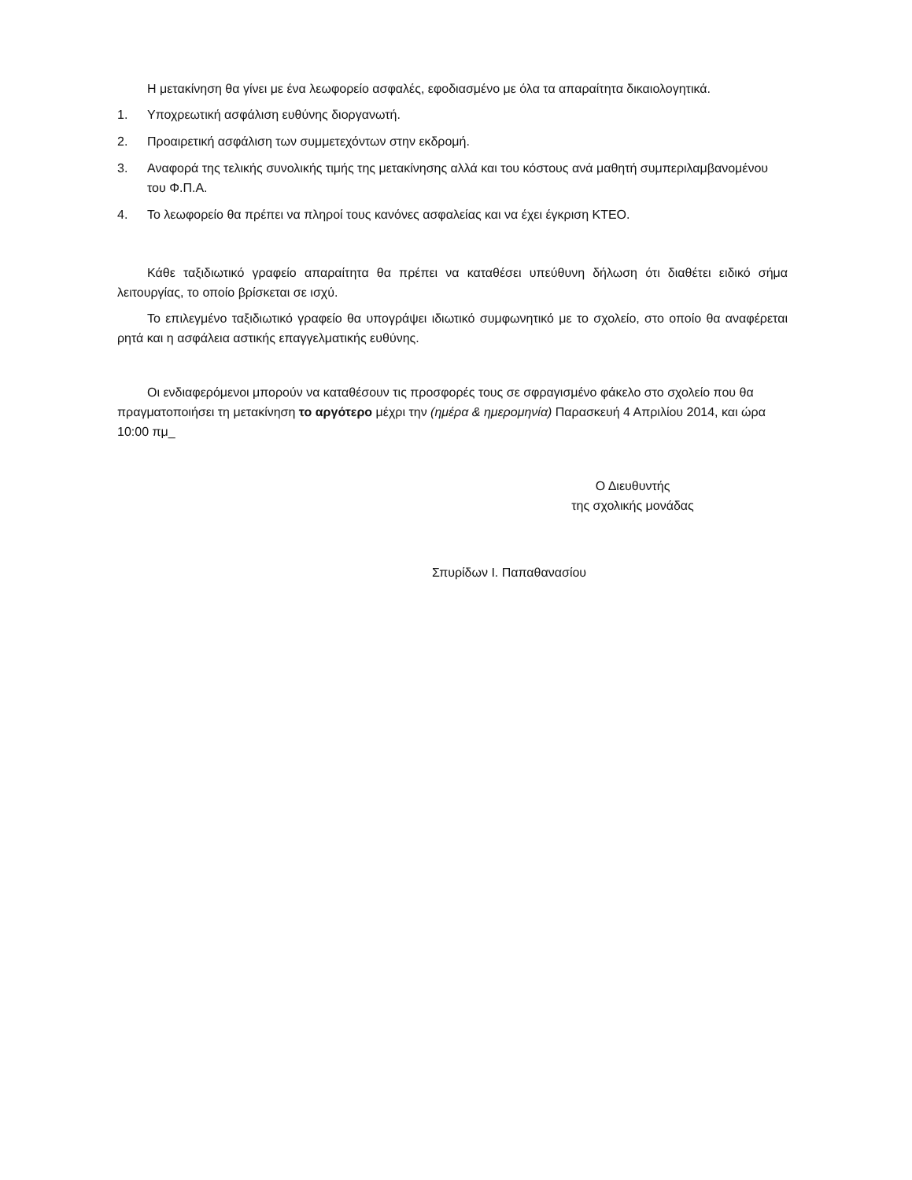Η μετακίνηση θα γίνει με ένα λεωφορείο ασφαλές, εφοδιασμένο με όλα τα απαραίτητα δικαιολογητικά.
1. Υποχρεωτική ασφάλιση ευθύνης διοργανωτή.
2. Προαιρετική ασφάλιση των συμμετεχόντων στην εκδρομή.
3. Αναφορά της τελικής συνολικής τιμής της μετακίνησης αλλά και του κόστους ανά μαθητή συμπεριλαμβανομένου του Φ.Π.Α.
4. Το λεωφορείο θα πρέπει να πληροί τους κανόνες ασφαλείας και να έχει έγκριση ΚΤΕΟ.
Κάθε ταξιδιωτικό γραφείο απαραίτητα θα πρέπει να καταθέσει υπεύθυνη δήλωση ότι διαθέτει ειδικό σήμα λειτουργίας, το οποίο βρίσκεται σε ισχύ.
Το επιλεγμένο ταξιδιωτικό γραφείο θα υπογράψει ιδιωτικό συμφωνητικό με το σχολείο, στο οποίο θα αναφέρεται ρητά και η ασφάλεια αστικής επαγγελματικής ευθύνης.
Οι ενδιαφερόμενοι μπορούν να καταθέσουν τις προσφορές τους σε σφραγισμένο φάκελο στο σχολείο που θα πραγματοποιήσει τη μετακίνηση το αργότερο μέχρι την (ημέρα & ημερομηνία) Παρασκευή 4 Απριλίου 2014, και ώρα 10:00 πμ_
Ο Διευθυντής
της σχολικής μονάδας
Σπυρίδων Ι. Παπαθανασίου